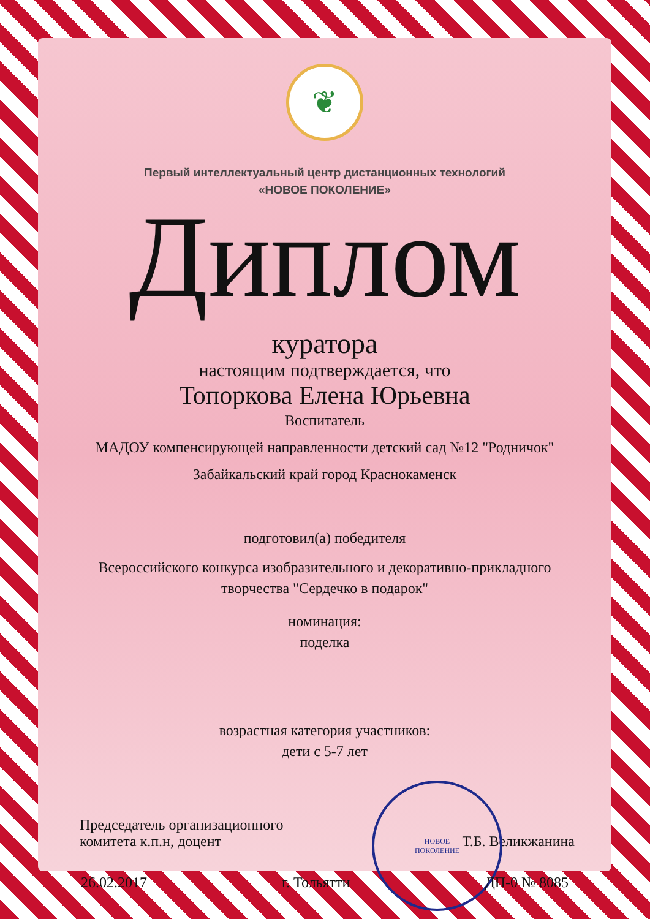❦
Первый интеллектуальный центр дистанционных технологий
«НОВОЕ ПОКОЛЕНИЕ»
Диплом
куратора
настоящим подтверждается, что
Топоркова Елена Юрьевна
Воспитатель
МАДОУ компенсирующей направленности детский сад №12 "Родничок"
Забайкальский край город Краснокаменск
подготовил(а) победителя
Всероссийского конкурса изобразительного и декоративно-прикладного
творчества "Сердечко в подарок"
номинация:
поделка
возрастная категория участников:
дети с 5-7 лет
Председатель организационного
комитета к.п.н, доцент
Т.Б. Великжанина
НОВОЕ
ПОКОЛЕНИЕ
26.02.2017 г. Тольятти ДП-0 № 8085